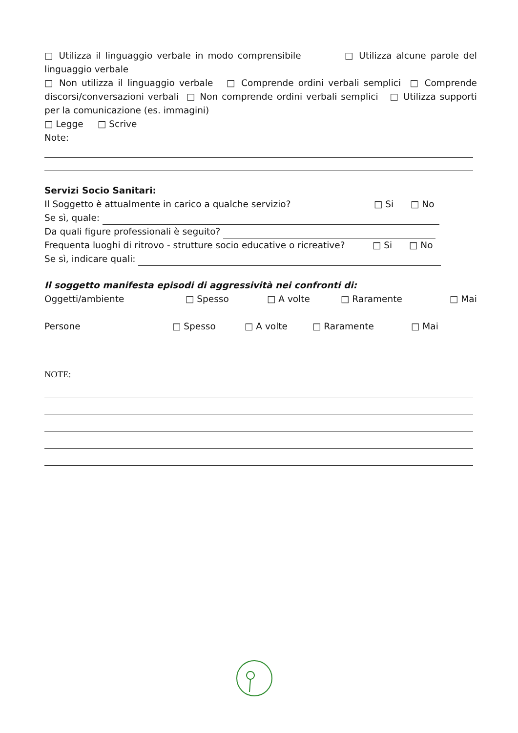□ Utilizza il linguaggio verbale in modo comprensibile □ Utilizza alcune parole del linguaggio verbale
□ Non utilizza il linguaggio verbale □ Comprende ordini verbali semplici □ Comprende discorsi/conversazioni verbali □ Non comprende ordini verbali semplici □ Utilizza supporti per la comunicazione (es. immagini)
□ Legge □ Scrive
Note:
Servizi Socio Sanitari:
Il Soggetto è attualmente in carico a qualche servizio? □ Si □ No
Se sì, quale:
Da quali figure professionali è seguito?
Frequenta luoghi di ritrovo - strutture socio educative o ricreative? □ Si □ No
Se sì, indicare quali:
Il soggetto manifesta episodi di aggressività nei confronti di:
Oggetti/ambiente □ Spesso □ A volte □ Raramente □ Mai
Persone □ Spesso □ A volte □ Raramente □ Mai
NOTE: